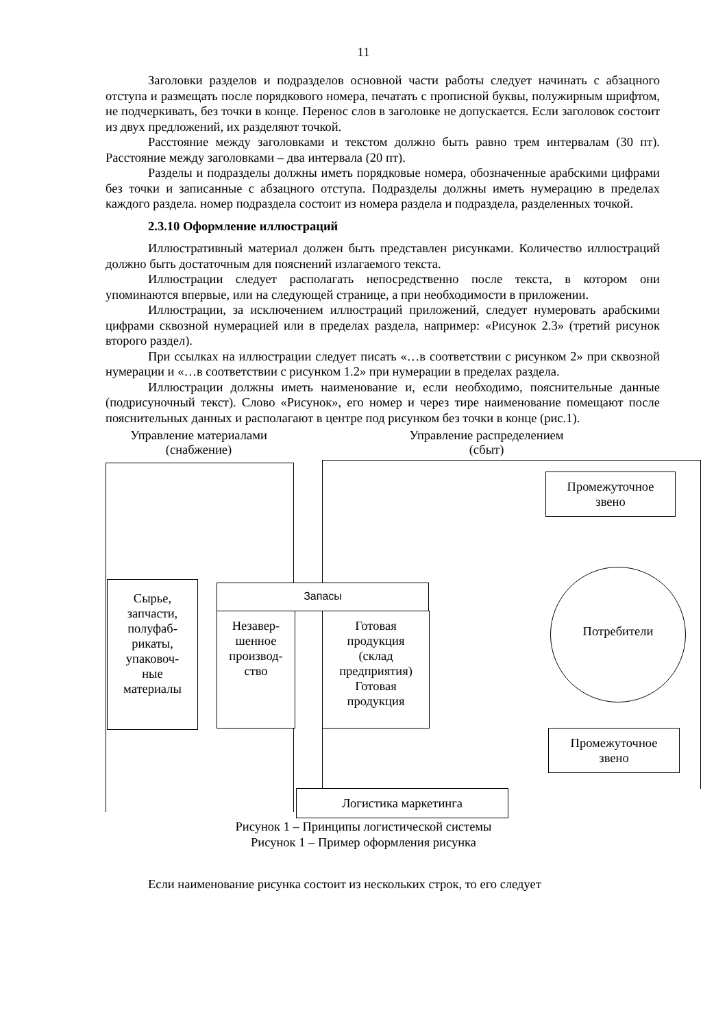11
Заголовки разделов и подразделов основной части работы следует начинать с абзацного отступа и размещать после порядкового номера, печатать с прописной буквы, полужирным шрифтом, не подчеркивать, без точки в конце. Перенос слов в заголовке не допускается. Если заголовок состоит из двух предложений, их разделяют точкой.
Расстояние между заголовками и текстом должно быть равно трем интервалам (30 пт). Расстояние между заголовками – два интервала (20 пт).
Разделы и подразделы должны иметь порядковые номера, обозначенные арабскими цифрами без точки и записанные с абзацного отступа. Подразделы должны иметь нумерацию в пределах каждого раздела. номер подраздела состоит из номера раздела и подраздела, разделенных точкой.
2.3.10 Оформление иллюстраций
Иллюстративный материал должен быть представлен рисунками. Количество иллюстраций должно быть достаточным для пояснений излагаемого текста.
Иллюстрации следует располагать непосредственно после текста, в котором они упоминаются впервые, или на следующей странице, а при необходимости в приложении.
Иллюстрации, за исключением иллюстраций приложений, следует нумеровать арабскими цифрами сквозной нумерацией или в пределах раздела, например: «Рисунок 2.3» (третий рисунок второго раздел).
При ссылках на иллюстрации следует писать «…в соответствии с рисунком 2» при сквозной нумерации и «…в соответствии с рисунком 1.2» при нумерации в пределах раздела.
Иллюстрации должны иметь наименование и, если необходимо, пояснительные данные (подрисуночный текст). Слово «Рисунок», его номер и через тире наименование помещают после пояснительных данных и располагают в центре под рисунком без точки в конце (рис.1).
Управление материалами
(снабжение)
Управление распределением
(сбыт)
Сырье,
запчасти,
полуфаб-
рикаты,
упаковоч-
ные
материалы
Запасы
Незавер-
шенное
производ-
ство
Готовая
продукция
(склад
предприятия)
Готовая
продукция
Промежуточное
звено
Промежуточное
звено
Потребители
Логистика маркетинга
Рисунок 1 – Принципы логистической системы
Рисунок 1 – Пример оформления рисунка
Если наименование рисунка состоит из нескольких строк, то его следует